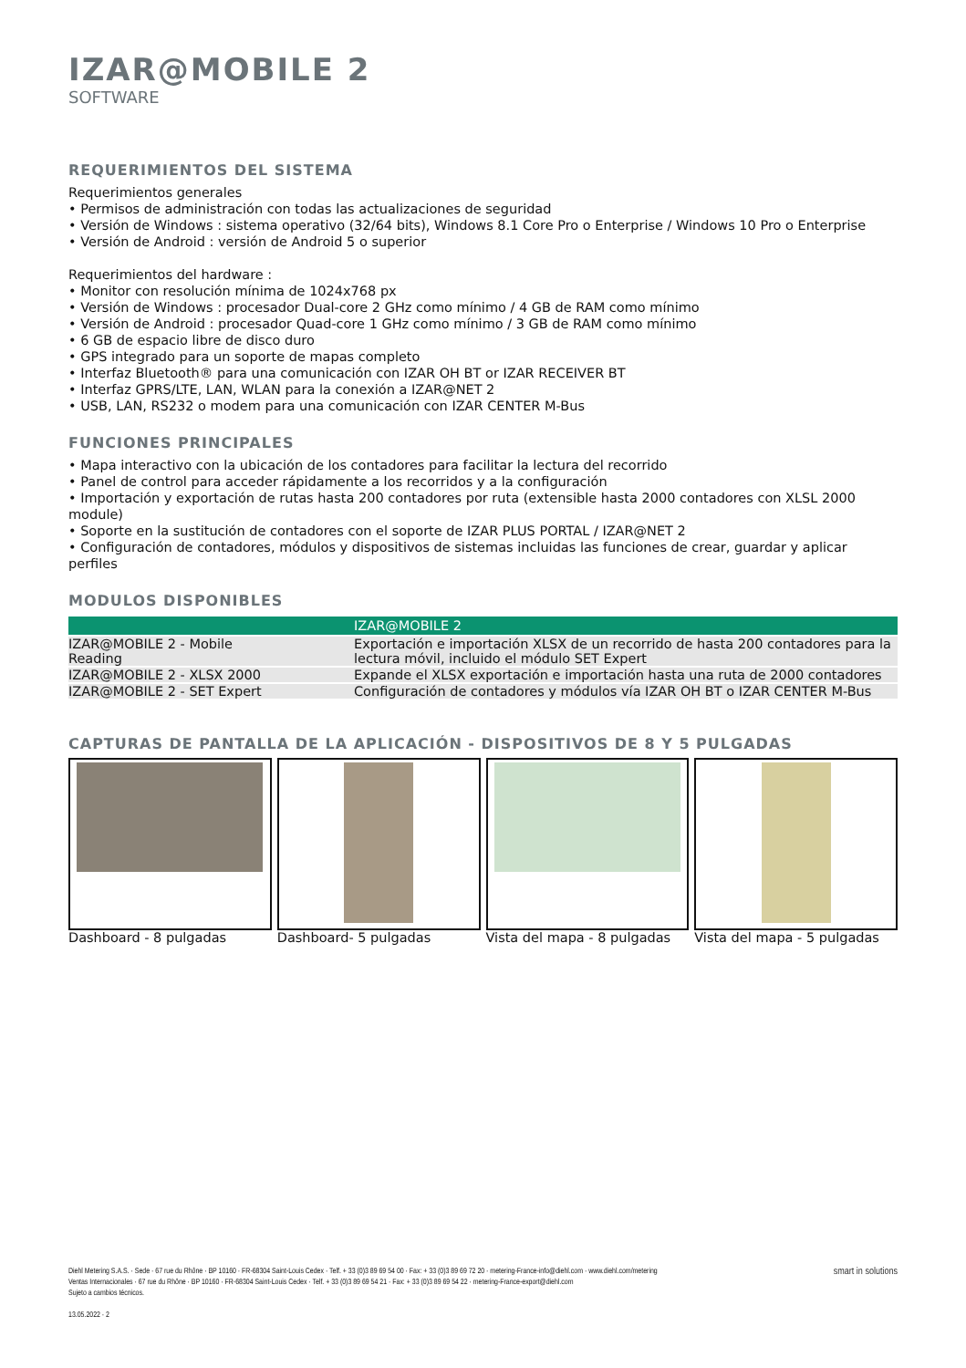IZAR@MOBILE 2
SOFTWARE
REQUERIMIENTOS DEL SISTEMA
Requerimientos generales
• Permisos de administración con todas las actualizaciones de seguridad
• Versión de Windows : sistema operativo (32/64 bits), Windows 8.1 Core Pro o Enterprise / Windows 10 Pro o Enterprise
• Versión de Android : versión de Android 5 o superior
Requerimientos del hardware :
• Monitor con resolución mínima de 1024x768 px
• Versión de Windows : procesador Dual-core 2 GHz como mínimo / 4 GB de RAM como mínimo
• Versión de Android : procesador Quad-core 1 GHz como mínimo / 3 GB de RAM como mínimo
• 6 GB de espacio libre de disco duro
• GPS integrado para un soporte de mapas completo
• Interfaz Bluetooth® para una comunicación con IZAR OH BT or IZAR RECEIVER BT
• Interfaz GPRS/LTE, LAN, WLAN para la conexión a IZAR@NET 2
• USB, LAN, RS232 o modem para una comunicación con IZAR CENTER M-Bus
FUNCIONES PRINCIPALES
• Mapa interactivo con la ubicación de los contadores para facilitar la lectura del recorrido
• Panel de control para acceder rápidamente a los recorridos y a la configuración
• Importación y exportación de rutas hasta 200 contadores por ruta (extensible hasta 2000 contadores con XLSL 2000 module)
• Soporte en la sustitución de contadores con el soporte de IZAR PLUS PORTAL / IZAR@NET 2
• Configuración de contadores, módulos y dispositivos de sistemas incluidas las funciones de crear, guardar y aplicar perfiles
MODULOS DISPONIBLES
| | IZAR@MOBILE 2 |
| --- | --- |
| IZAR@MOBILE 2 - Mobile Reading | Exportación e importación XLSX de un recorrido de hasta 200 contadores para la lectura móvil, incluido el módulo SET Expert |
| IZAR@MOBILE 2 - XLSX 2000 | Expande el XLSX exportación e importación hasta una ruta de 2000 contadores |
| IZAR@MOBILE 2 - SET Expert | Configuración de contadores y módulos vía IZAR OH BT o IZAR CENTER M-Bus |
CAPTURAS DE PANTALLA DE LA APLICACIÓN - DISPOSITIVOS DE 8 Y 5 PULGADAS
Dashboard - 8 pulgadas Dashboard- 5 pulgadas Vista del mapa - 8 pulgadas Vista del mapa - 5 pulgadas
Diehl Metering S.A.S. · Sede · 67 rue du Rhône · BP 10160 · FR-68304 Saint-Louis Cedex · Telf. + 33 (0)3 89 69 54 00 · Fax: + 33 (0)3 89 69 72 20 · metering-France-info@diehl.com · www.diehl.com/metering
Ventas Internacionales · 67 rue du Rhône · BP 10160 · FR-68304 Saint-Louis Cedex · Telf. + 33 (0)3 89 69 54 21 · Fax: + 33 (0)3 89 69 54 22 · metering-France-export@diehl.com
Sujeto a cambios técnicos.
13.05.2022 · 2
smart in solutions